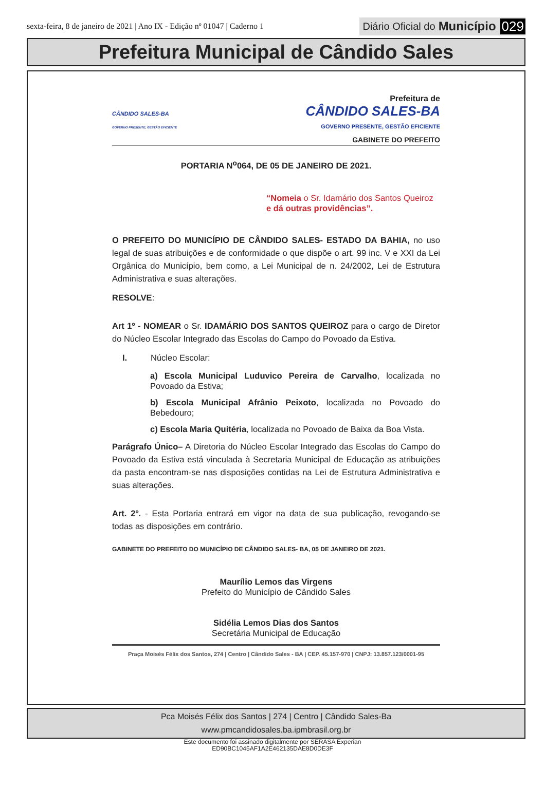sexta-feira, 8 de janeiro de 2021 | Ano IX - Edição nº 01047 | Caderno 1 Diário Oficial do Município 029
Prefeitura Municipal de Cândido Sales
CÂNDIDO SALES-BA
GOVERNO PRESENTE, GESTÃO EFICIENTE
Prefeitura de
CÂNDIDO SALES-BA
GOVERNO PRESENTE, GESTÃO EFICIENTE
GABINETE DO PREFEITO
PORTARIA N<sup>o</sup>064, DE 05 DE JANEIRO DE 2021.
“Nomeia o Sr. Idamário dos Santos Queiroz e dá outras providências”.
O PREFEITO DO MUNICÍPIO DE CÂNDIDO SALES- ESTADO DA BAHIA, no uso legal de suas atribuições e de conformidade o que dispõe o art. 99 inc. V e XXI da Lei Orgânica do Município, bem como, a Lei Municipal de n. 24/2002, Lei de Estrutura Administrativa e suas alterações.
RESOLVE:
Art 1º - NOMEAR o Sr. IDAMÁRIO DOS SANTOS QUEIROZ para o cargo de Diretor do Núcleo Escolar Integrado das Escolas do Campo do Povoado da Estiva.
I. Núcleo Escolar:
a) Escola Municipal Luduvico Pereira de Carvalho, localizada no Povoado da Estiva;
b) Escola Municipal Afrânio Peixoto, localizada no Povoado do Bebedouro;
c) Escola Maria Quitéria, localizada no Povoado de Baixa da Boa Vista.
Parágrafo Único– A Diretoria do Núcleo Escolar Integrado das Escolas do Campo do Povoado da Estiva está vinculada à Secretaria Municipal de Educação as atribuições da pasta encontram-se nas disposições contidas na Lei de Estrutura Administrativa e suas alterações.
Art. 2º. - Esta Portaria entrará em vigor na data de sua publicação, revogando-se todas as disposições em contrário.
GABINETE DO PREFEITO DO MUNICÍPIO DE CÂNDIDO SALES- BA, 05 DE JANEIRO DE 2021.
Maurílio Lemos das Virgens
Prefeito do Município de Cândido Sales
Sidélia Lemos Dias dos Santos
Secretária Municipal de Educação
Praça Moisés Félix dos Santos, 274 | Centro | Cândido Sales - BA | CEP. 45.157-970 | CNPJ: 13.857.123/0001-95
Pca Moisés Félix dos Santos | 274 | Centro | Cândido Sales-Ba
www.pmcandidosales.ba.ipmbrasil.org.br
Este documento foi assinado digitalmente por SERASA Experian
ED90BC1045AF1A2E462135DAE8D0DE3F